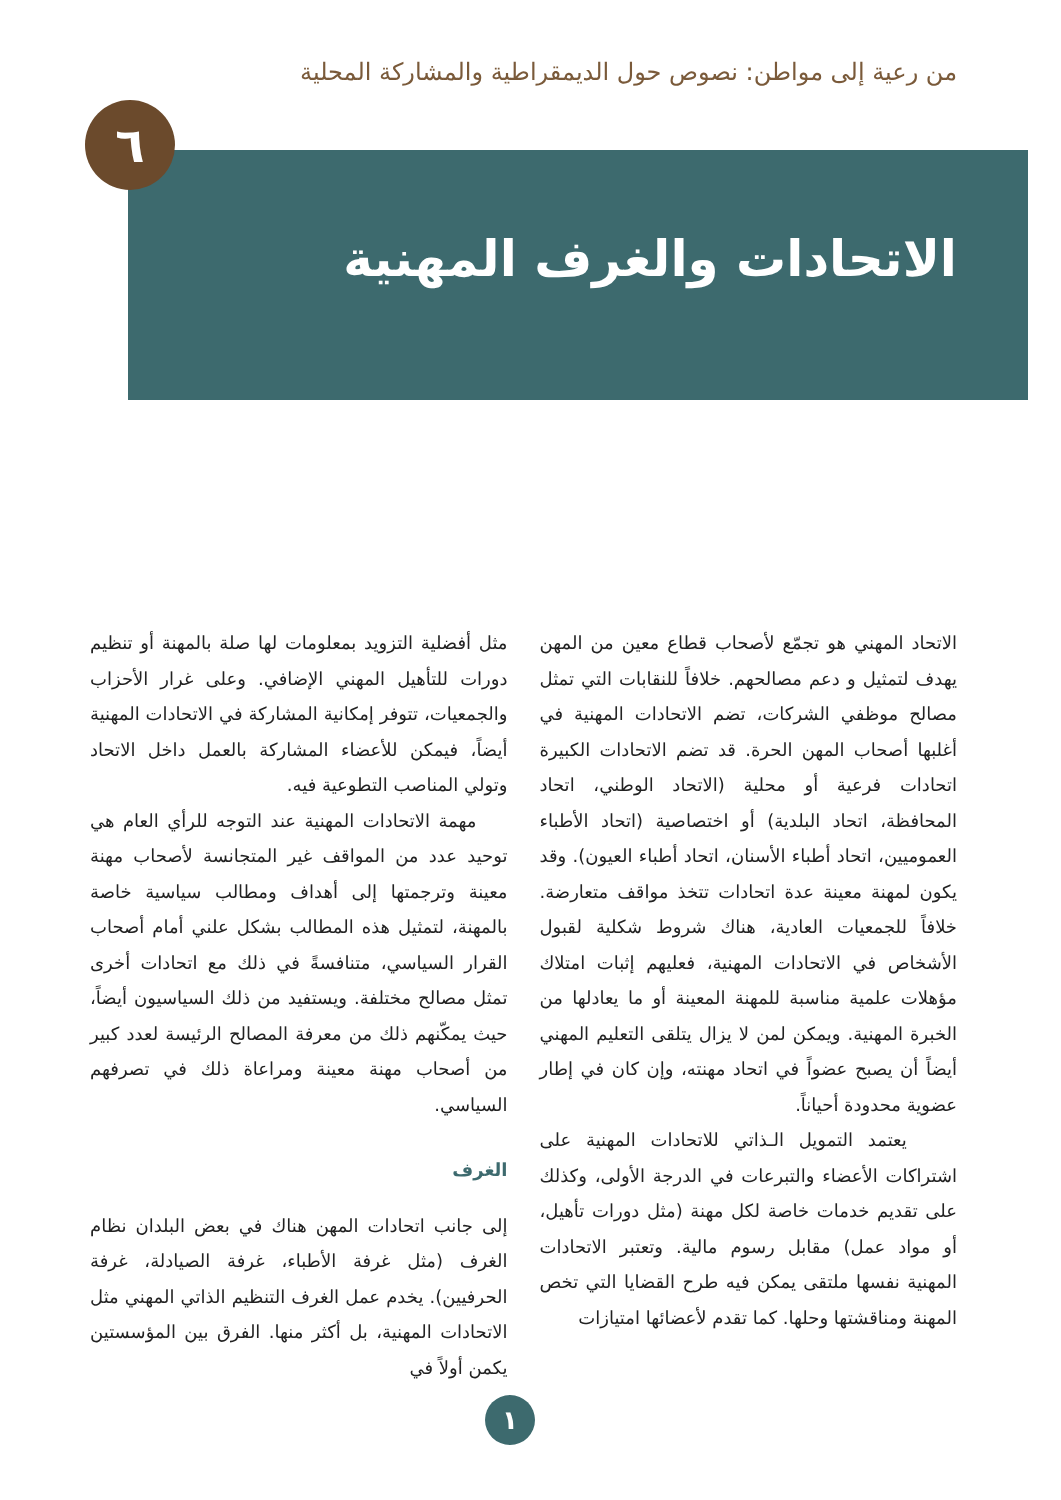من رعية إلى مواطن: نصوص حول الديمقراطية والمشاركة المحلية
٦
الاتحادات والغرف المهنية
الاتحاد المهني هو تجمّع لأصحاب قطاع معين من المهن يهدف لتمثيل و دعم مصالحهم. خلافاً للنقابات التي تمثل مصالح موظفي الشركات، تضم الاتحادات المهنية في أغلبها أصحاب المهن الحرة. قد تضم الاتحادات الكبيرة اتحادات فرعية أو محلية (الاتحاد الوطني، اتحاد المحافظة، اتحاد البلدية) أو اختصاصية (اتحاد الأطباء العموميين، اتحاد أطباء الأسنان، اتحاد أطباء العيون). وقد يكون لمهنة معينة عدة اتحادات تتخذ مواقف متعارضة. خلافاً للجمعيات العادية، هناك شروط شكلية لقبول الأشخاص في الاتحادات المهنية، فعليهم إثبات امتلاك مؤهلات علمية مناسبة للمهنة المعينة أو ما يعادلها من الخبرة المهنية. ويمكن لمن لا يزال يتلقى التعليم المهني أيضاً أن يصبح عضواً في اتحاد مهنته، وإن كان في إطار عضوية محدودة أحياناً.
يعتمد التمويل الـذاتي للاتحادات المهنية على اشتراكات الأعضاء والتبرعات في الدرجة الأولى، وكذلك على تقديم خدمات خاصة لكل مهنة (مثل دورات تأهيل، أو مواد عمل) مقابل رسوم مالية. وتعتبر الاتحادات المهنية نفسها ملتقى يمكن فيه طرح القضايا التي تخص المهنة ومناقشتها وحلها. كما تقدم لأعضائها امتيازات
مثل أفضلية التزويد بمعلومات لها صلة بالمهنة أو تنظيم دورات للتأهيل المهني الإضافي. وعلى غرار الأحزاب والجمعيات، تتوفر إمكانية المشاركة في الاتحادات المهنية أيضاً، فيمكن للأعضاء المشاركة بالعمل داخل الاتحاد وتولي المناصب التطوعية فيه.
مهمة الاتحادات المهنية عند التوجه للرأي العام هي توحيد عدد من المواقف غير المتجانسة لأصحاب مهنة معينة وترجمتها إلى أهداف ومطالب سياسية خاصة بالمهنة، لتمثيل هذه المطالب بشكل علني أمام أصحاب القرار السياسي، متنافسةً في ذلك مع اتحادات أخرى تمثل مصالح مختلفة. ويستفيد من ذلك السياسيون أيضاً، حيث يمكّنهم ذلك من معرفة المصالح الرئيسة لعدد كبير من أصحاب مهنة معينة ومراعاة ذلك في تصرفهم السياسي.
الغرف
إلى جانب اتحادات المهن هناك في بعض البلدان نظام الغرف (مثل غرفة الأطباء، غرفة الصيادلة، غرفة الحرفيين). يخدم عمل الغرف التنظيم الذاتي المهني مثل الاتحادات المهنية، بل أكثر منها. الفرق بين المؤسستين يكمن أولاً في
١